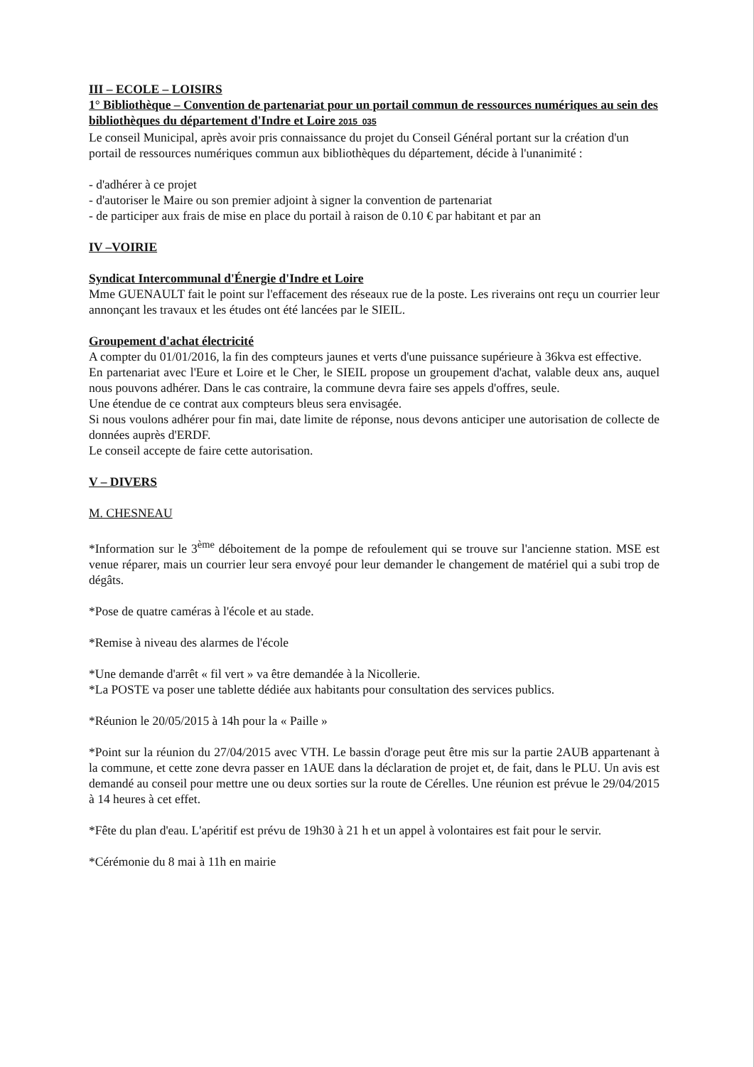III – ECOLE – LOISIRS
1° Bibliothèque – Convention de partenariat pour un portail commun de ressources numériques au sein des bibliothèques du département d'Indre et Loire 2015_035
Le conseil Municipal, après avoir pris connaissance du projet du Conseil Général portant sur la création d'un portail de ressources numériques commun aux bibliothèques du département, décide à l'unanimité :
- d'adhérer à ce projet
- d'autoriser le Maire ou son premier adjoint à signer la convention de partenariat
- de participer aux frais de mise en place du portail à raison de 0.10 € par habitant et par an
IV –VOIRIE
Syndicat Intercommunal d'Énergie d'Indre et Loire
Mme GUENAULT fait le point sur l'effacement des réseaux rue de la poste. Les riverains ont reçu un courrier leur annonçant les travaux et les études ont été lancées par le SIEIL.
Groupement d'achat électricité
A compter du 01/01/2016, la fin des compteurs jaunes et verts d'une puissance supérieure à 36kva est effective.
En partenariat avec l'Eure et Loire et le Cher, le SIEIL propose un groupement d'achat, valable deux ans, auquel nous pouvons adhérer. Dans le cas contraire, la commune devra faire ses appels d'offres, seule.
Une étendue de ce contrat aux compteurs bleus sera envisagée.
Si nous voulons adhérer pour fin mai, date limite de réponse, nous devons anticiper une autorisation de collecte de données auprès d'ERDF.
Le conseil accepte de faire cette autorisation.
V – DIVERS
M. CHESNEAU
*Information sur le 3<sup>ème</sup> déboitement de la pompe de refoulement qui se trouve sur l'ancienne station. MSE est venue réparer, mais un courrier leur sera envoyé pour leur demander le changement de matériel qui a subi trop de dégâts.
*Pose de quatre caméras à l'école et au stade.
*Remise à niveau des alarmes de l'école
*Une demande d'arrêt « fil vert » va être demandée à la Nicollerie.
*La POSTE va poser une tablette dédiée aux habitants pour consultation des services publics.
*Réunion le 20/05/2015 à 14h pour la « Paille »
*Point sur la réunion du 27/04/2015 avec VTH. Le bassin d'orage peut être mis sur la partie 2AUB appartenant à la commune, et cette zone devra passer en 1AUE dans la déclaration de projet et, de fait, dans le PLU. Un avis est demandé au conseil pour mettre une ou deux sorties sur la route de Cérelles. Une réunion est prévue le 29/04/2015 à 14 heures à cet effet.
*Fête du plan d'eau. L'apéritif est prévu de 19h30 à 21 h et un appel à volontaires est fait pour le servir.
*Cérémonie du 8 mai à 11h en mairie